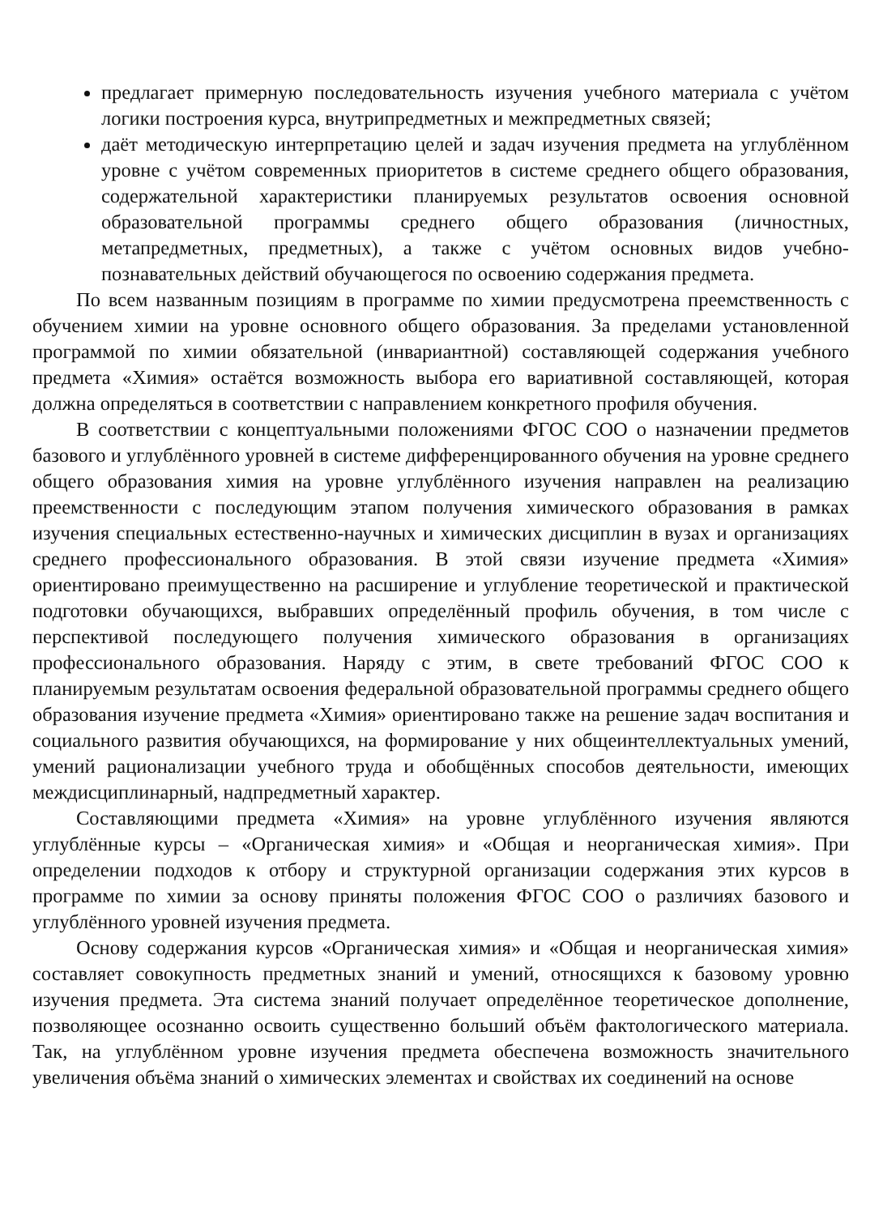предлагает примерную последовательность изучения учебного материала с учётом логики построения курса, внутрипредметных и межпредметных связей;
даёт методическую интерпретацию целей и задач изучения предмета на углублённом уровне с учётом современных приоритетов в системе среднего общего образования, содержательной характеристики планируемых результатов освоения основной образовательной программы среднего общего образования (личностных, метапредметных, предметных), а также с учётом основных видов учебно-познавательных действий обучающегося по освоению содержания предмета.
По всем названным позициям в программе по химии предусмотрена преемственность с обучением химии на уровне основного общего образования. За пределами установленной программой по химии обязательной (инвариантной) составляющей содержания учебного предмета «Химия» остаётся возможность выбора его вариативной составляющей, которая должна определяться в соответствии с направлением конкретного профиля обучения.
В соответствии с концептуальными положениями ФГОС СОО о назначении предметов базового и углублённого уровней в системе дифференцированного обучения на уровне среднего общего образования химия на уровне углублённого изучения направлен на реализацию преемственности с последующим этапом получения химического образования в рамках изучения специальных естественно-научных и химических дисциплин в вузах и организациях среднего профессионального образования. В этой связи изучение предмета «Химия» ориентировано преимущественно на расширение и углубление теоретической и практической подготовки обучающихся, выбравших определённый профиль обучения, в том числе с перспективой последующего получения химического образования в организациях профессионального образования. Наряду с этим, в свете требований ФГОС СОО к планируемым результатам освоения федеральной образовательной программы среднего общего образования изучение предмета «Химия» ориентировано также на решение задач воспитания и социального развития обучающихся, на формирование у них общеинтеллектуальных умений, умений рационализации учебного труда и обобщённых способов деятельности, имеющих междисциплинарный, надпредметный характер.
Составляющими предмета «Химия» на уровне углублённого изучения являются углублённые курсы – «Органическая химия» и «Общая и неорганическая химия». При определении подходов к отбору и структурной организации содержания этих курсов в программе по химии за основу приняты положения ФГОС СОО о различиях базового и углублённого уровней изучения предмета.
Основу содержания курсов «Органическая химия» и «Общая и неорганическая химия» составляет совокупность предметных знаний и умений, относящихся к базовому уровню изучения предмета. Эта система знаний получает определённое теоретическое дополнение, позволяющее осознанно освоить существенно больший объём фактологического материала. Так, на углублённом уровне изучения предмета обеспечена возможность значительного увеличения объёма знаний о химических элементах и свойствах их соединений на основе